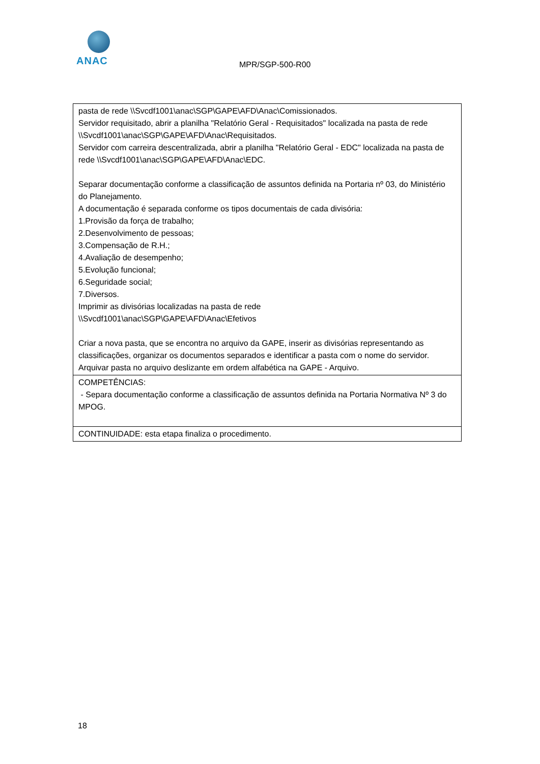ANAC
MPR/SGP-500-R00
| pasta de rede \\Svcdf1001\anac\SGP\GAPE\AFD\Anac\Comissionados. Servidor requisitado, abrir a planilha "Relatório Geral - Requisitados" localizada na pasta de rede \\Svcdf1001\anac\SGP\GAPE\AFD\Anac\Requisitados. Servidor com carreira descentralizada, abrir a planilha "Relatório Geral - EDC" localizada na pasta de rede \\Svcdf1001\anac\SGP\GAPE\AFD\Anac\EDC. Separar documentação conforme a classificação de assuntos definida na Portaria nº 03, do Ministério do Planejamento. A documentação é separada conforme os tipos documentais de cada divisória: 1.Provisão da força de trabalho; 2.Desenvolvimento de pessoas; 3.Compensação de R.H.; 4.Avaliação de desempenho; 5.Evolução funcional; 6.Seguridade social; 7.Diversos. Imprimir as divisórias localizadas na pasta de rede \\Svcdf1001\anac\SGP\GAPE\AFD\Anac\Efetivos Criar a nova pasta, que se encontra no arquivo da GAPE, inserir as divisórias representando as classificações, organizar os documentos separados e identificar a pasta com o nome do servidor. Arquivar pasta no arquivo deslizante em ordem alfabética na GAPE - Arquivo. |
| COMPETÊNCIAS: - Separa documentação conforme a classificação de assuntos definida na Portaria Normativa Nº 3 do MPOG. |
| CONTINUIDADE: esta etapa finaliza o procedimento. |
18